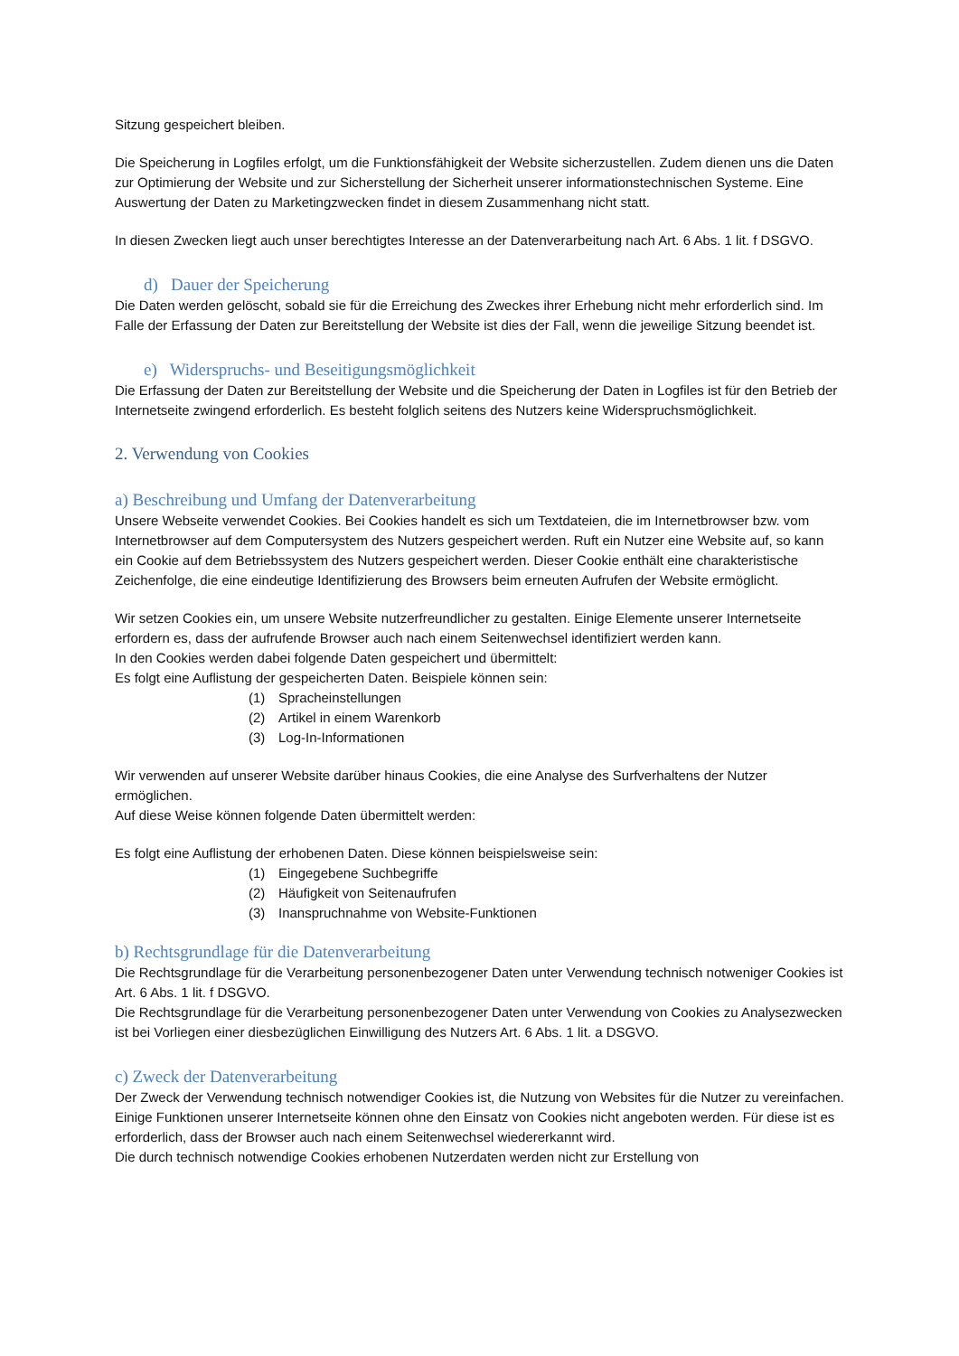Sitzung gespeichert bleiben.
Die Speicherung in Logfiles erfolgt, um die Funktionsfähigkeit der Website sicherzustellen. Zudem dienen uns die Daten zur Optimierung der Website und zur Sicherstellung der Sicherheit unserer informationstechnischen Systeme. Eine Auswertung der Daten zu Marketingzwecken findet in diesem Zusammenhang nicht statt.
In diesen Zwecken liegt auch unser berechtigtes Interesse an der Datenverarbeitung nach Art. 6 Abs. 1 lit. f DSGVO.
d) Dauer der Speicherung
Die Daten werden gelöscht, sobald sie für die Erreichung des Zweckes ihrer Erhebung nicht mehr erforderlich sind. Im Falle der Erfassung der Daten zur Bereitstellung der Website ist dies der Fall, wenn die jeweilige Sitzung beendet ist.
e) Widerspruchs- und Beseitigungsmöglichkeit
Die Erfassung der Daten zur Bereitstellung der Website und die Speicherung der Daten in Logfiles ist für den Betrieb der Internetseite zwingend erforderlich. Es besteht folglich seitens des Nutzers keine Widerspruchsmöglichkeit.
2. Verwendung von Cookies
a) Beschreibung und Umfang der Datenverarbeitung
Unsere Webseite verwendet Cookies. Bei Cookies handelt es sich um Textdateien, die im Internetbrowser bzw. vom Internetbrowser auf dem Computersystem des Nutzers gespeichert werden. Ruft ein Nutzer eine Website auf, so kann ein Cookie auf dem Betriebssystem des Nutzers gespeichert werden. Dieser Cookie enthält eine charakteristische Zeichenfolge, die eine eindeutige Identifizierung des Browsers beim erneuten Aufrufen der Website ermöglicht.
Wir setzen Cookies ein, um unsere Website nutzerfreundlicher zu gestalten. Einige Elemente unserer Internetseite erfordern es, dass der aufrufende Browser auch nach einem Seitenwechsel identifiziert werden kann.
In den Cookies werden dabei folgende Daten gespeichert und übermittelt:
Es folgt eine Auflistung der gespeicherten Daten. Beispiele können sein:
(1) Spracheinstellungen
(2) Artikel in einem Warenkorb
(3) Log-In-Informationen
Wir verwenden auf unserer Website darüber hinaus Cookies, die eine Analyse des Surfverhaltens der Nutzer ermöglichen.
Auf diese Weise können folgende Daten übermittelt werden:
Es folgt eine Auflistung der erhobenen Daten. Diese können beispielsweise sein:
(1) Eingegebene Suchbegriffe
(2) Häufigkeit von Seitenaufrufen
(3) Inanspruchnahme von Website-Funktionen
b) Rechtsgrundlage für die Datenverarbeitung
Die Rechtsgrundlage für die Verarbeitung personenbezogener Daten unter Verwendung technisch notweniger Cookies ist Art. 6 Abs. 1 lit. f DSGVO.
Die Rechtsgrundlage für die Verarbeitung personenbezogener Daten unter Verwendung von Cookies zu Analysezwecken ist bei Vorliegen einer diesbezüglichen Einwilligung des Nutzers Art. 6 Abs. 1 lit. a DSGVO.
c) Zweck der Datenverarbeitung
Der Zweck der Verwendung technisch notwendiger Cookies ist, die Nutzung von Websites für die Nutzer zu vereinfachen. Einige Funktionen unserer Internetseite können ohne den Einsatz von Cookies nicht angeboten werden. Für diese ist es erforderlich, dass der Browser auch nach einem Seitenwechsel wiedererkannt wird.
Die durch technisch notwendige Cookies erhobenen Nutzerdaten werden nicht zur Erstellung von